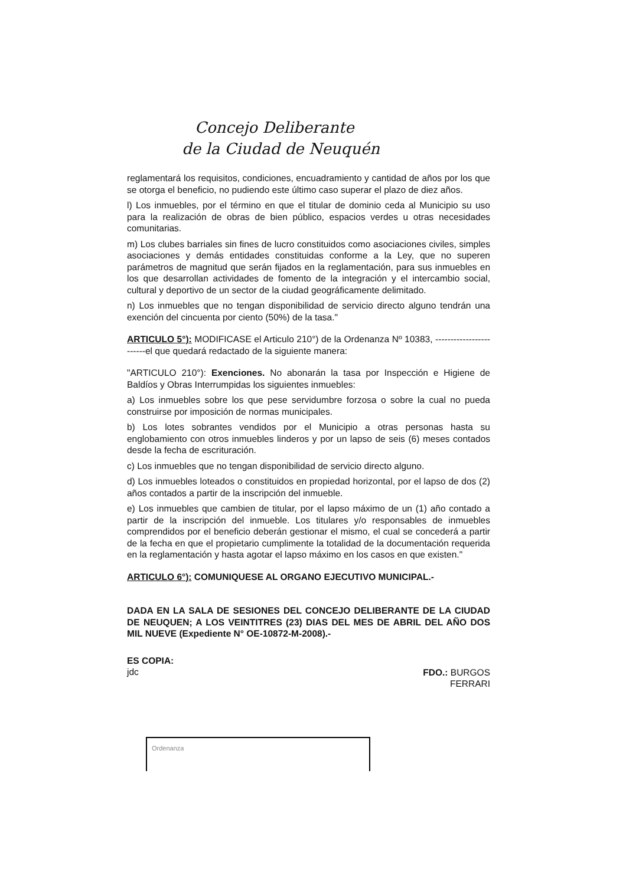Concejo Deliberante
de la Ciudad de Neuquén
reglamentará los requisitos, condiciones, encuadramiento y cantidad de años por los que se otorga el beneficio, no pudiendo este último caso superar el plazo de diez años.
l) Los inmuebles, por el término en que el titular de dominio ceda al Municipio su uso para la realización de obras de bien público, espacios verdes u otras necesidades comunitarias.
m) Los clubes barriales sin fines de lucro constituidos como asociaciones civiles, simples asociaciones y demás entidades constituidas conforme a la Ley, que no superen parámetros de magnitud que serán fijados en la reglamentación, para sus inmuebles en los que desarrollan actividades de fomento de la integración y el intercambio social, cultural y deportivo de un sector de la ciudad geográficamente delimitado.
n) Los inmuebles que no tengan disponibilidad de servicio directo alguno tendrán una exención del cincuenta por ciento (50%) de la tasa."
ARTICULO 5°): MODIFICASE el Articulo 210°) de la Ordenanza Nº 10383, ------------------------el que quedará redactado de la siguiente manera:
"ARTICULO 210°): Exenciones. No abonarán la tasa por Inspección e Higiene de Baldíos y Obras Interrumpidas los siguientes inmuebles:
a) Los inmuebles sobre los que pese servidumbre forzosa o sobre la cual no pueda construirse por imposición de normas municipales.
b) Los lotes sobrantes vendidos por el Municipio a otras personas hasta su englobamiento con otros inmuebles linderos y por un lapso de seis (6) meses contados desde la fecha de escrituración.
c) Los inmuebles que no tengan disponibilidad de servicio directo alguno.
d) Los inmuebles loteados o constituidos en propiedad horizontal, por el lapso de dos (2) años contados a partir de la inscripción del inmueble.
e) Los inmuebles que cambien de titular, por el lapso máximo de un (1) año contado a partir de la inscripción del inmueble. Los titulares y/o responsables de inmuebles comprendidos por el beneficio deberán gestionar el mismo, el cual se concederá a partir de la fecha en que el propietario cumplimente la totalidad de la documentación requerida en la reglamentación y hasta agotar el lapso máximo en los casos en que existen."
ARTICULO 6°): COMUNIQUESE AL ORGANO EJECUTIVO MUNICIPAL.-
DADA EN LA SALA DE SESIONES DEL CONCEJO DELIBERANTE DE LA CIUDAD DE NEUQUEN; A LOS VEINTITRES (23) DIAS DEL MES DE ABRIL DEL AÑO DOS MIL NUEVE (Expediente N° OE-10872-M-2008).-
ES COPIA:
jdc
FDO.: BURGOS
FERRARI
Ordenanza